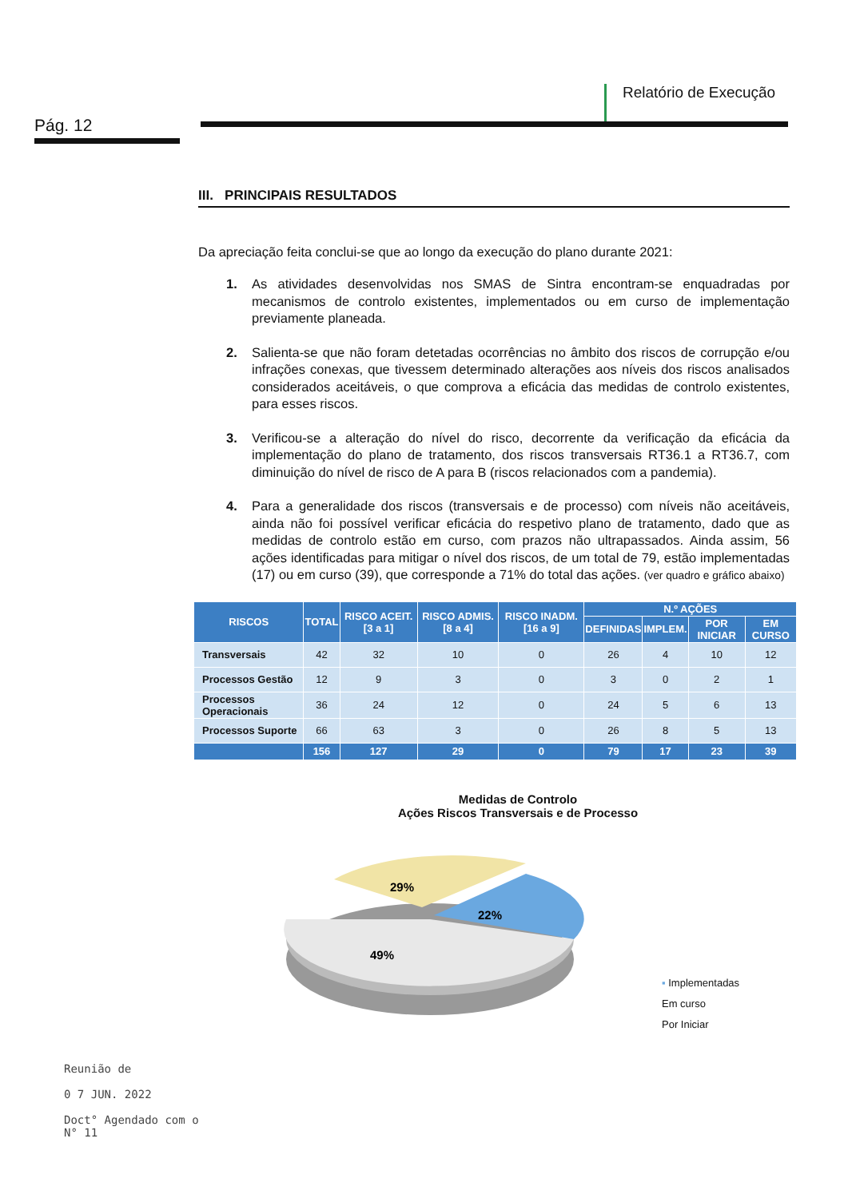Pág. 12
Relatório de Execução
III. PRINCIPAIS RESULTADOS
Da apreciação feita conclui-se que ao longo da execução do plano durante 2021:
1. As atividades desenvolvidas nos SMAS de Sintra encontram-se enquadradas por mecanismos de controlo existentes, implementados ou em curso de implementação previamente planeada.
2. Salienta-se que não foram detetadas ocorrências no âmbito dos riscos de corrupção e/ou infrações conexas, que tivessem determinado alterações aos níveis dos riscos analisados considerados aceitáveis, o que comprova a eficácia das medidas de controlo existentes, para esses riscos.
3. Verificou-se a alteração do nível do risco, decorrente da verificação da eficácia da implementação do plano de tratamento, dos riscos transversais RT36.1 a RT36.7, com diminuição do nível de risco de A para B (riscos relacionados com a pandemia).
4. Para a generalidade dos riscos (transversais e de processo) com níveis não aceitáveis, ainda não foi possível verificar eficácia do respetivo plano de tratamento, dado que as medidas de controlo estão em curso, com prazos não ultrapassados. Ainda assim, 56 ações identificadas para mitigar o nível dos riscos, de um total de 79, estão implementadas (17) ou em curso (39), que corresponde a 71% do total das ações. (ver quadro e gráfico abaixo)
| RISCOS | TOTAL | RISCO ACEIT. [3 a 1] | RISCO ADMIS. [8 a 4] | RISCO INADM. [16 a 9] | N.º AÇÕES | | | |
| --- | --- | --- | --- | --- | --- | --- | --- | --- |
| | | | | | DEFINIDAS | IMPLEM. | POR INICIAR | EM CURSO |
| Transversais | 42 | 32 | 10 | 0 | 26 | 4 | 10 | 12 |
| Processos Gestão | 12 | 9 | 3 | 0 | 3 | 0 | 2 | 1 |
| Processos Operacionais | 36 | 24 | 12 | 0 | 24 | 5 | 6 | 13 |
| Processos Suporte | 66 | 63 | 3 | 0 | 26 | 8 | 5 | 13 |
| | 156 | 127 | 29 | 0 | 79 | 17 | 23 | 39 |
Medidas de Controlo
Ações Riscos Transversais e de Processo
29%
22%
49%
▪ Implementadas
Em curso
Por Iniciar
Reunião de
0 7 JUN. 2022
Doct° Agendado com o
N° 11